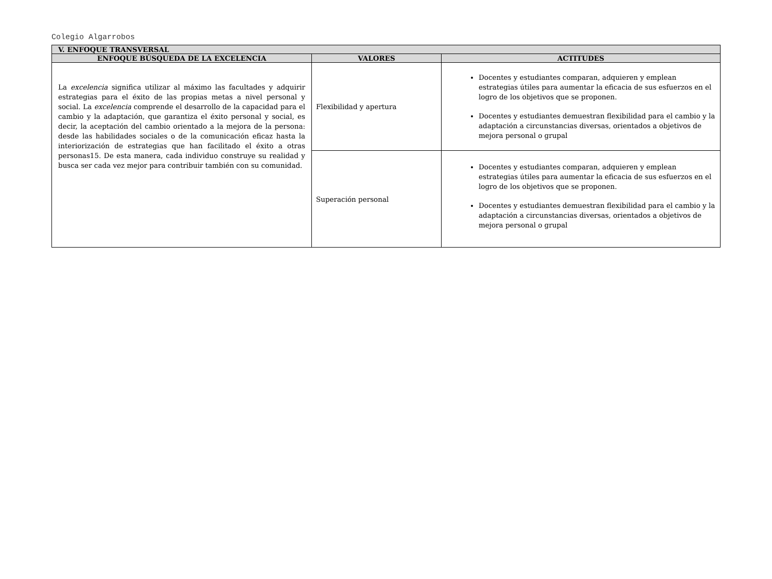Colegio Algarrobos
| V. ENFOQUE TRANSVERSAL | | |
| --- | --- | --- |
| ENFOQUE BÚSQUEDA DE LA EXCELENCIA | VALORES | ACTITUDES |
| La excelencia significa utilizar al máximo las facultades y adquirir estrategias para el éxito de las propias metas a nivel personal y social. La excelencia comprende el desarrollo de la capacidad para el cambio y la adaptación, que garantiza el éxito personal y social, es decir, la aceptación del cambio orientado a la mejora de la persona: desde las habilidades sociales o de la comunicación eficaz hasta la interiorización de estrategias que han facilitado el éxito a otras personas15. De esta manera, cada individuo construye su realidad y busca ser cada vez mejor para contribuir también con su comunidad. | Flexibilidad y apertura | Docentes y estudiantes comparan, adquieren y emplean estrategias útiles para aumentar la eficacia de sus esfuerzos en el logro de los objetivos que se proponen. Docentes y estudiantes demuestran flexibilidad para el cambio y la adaptación a circunstancias diversas, orientados a objetivos de mejora personal o grupal |
| | Superación personal | Docentes y estudiantes comparan, adquieren y emplean estrategias útiles para aumentar la eficacia de sus esfuerzos en el logro de los objetivos que se proponen. Docentes y estudiantes demuestran flexibilidad para el cambio y la adaptación a circunstancias diversas, orientados a objetivos de mejora personal o grupal |